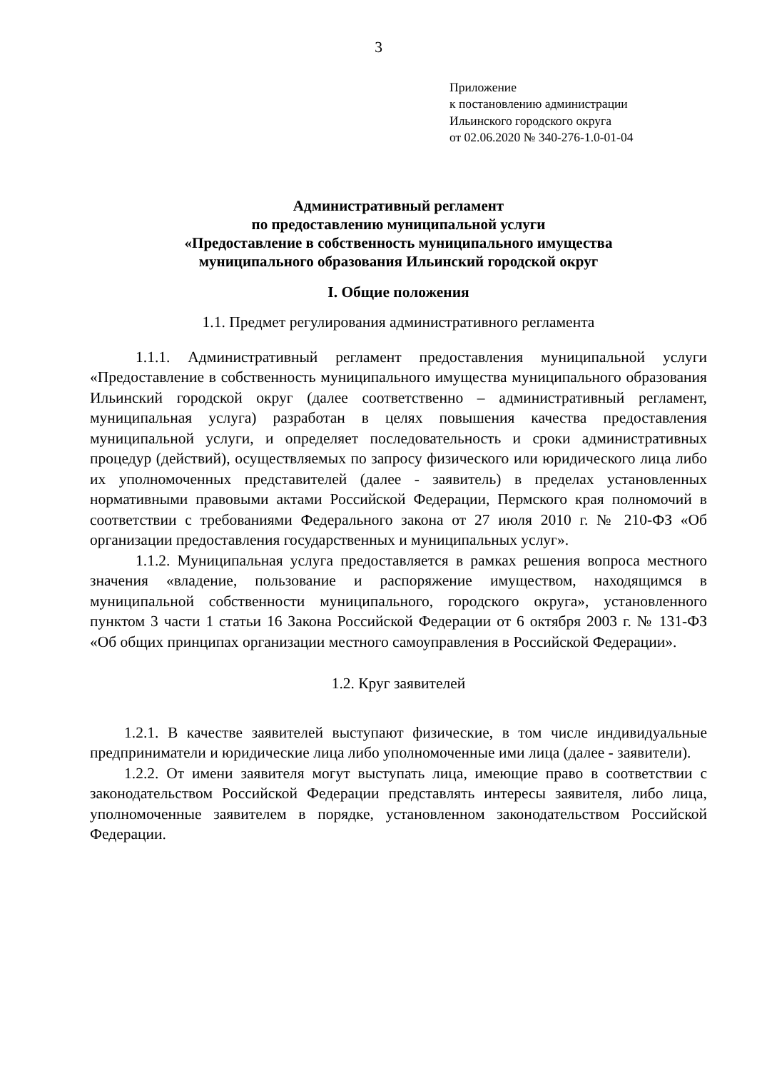3
Приложение
к постановлению администрации
Ильинского городского округа
от 02.06.2020 № 340-276-1.0-01-04
Административный регламент
по предоставлению муниципальной услуги
«Предоставление в собственность муниципального имущества
муниципального образования Ильинский городской округ
I. Общие положения
1.1. Предмет регулирования административного регламента
1.1.1. Административный регламент предоставления муниципальной услуги «Предоставление в собственность муниципального имущества муниципального образования Ильинский городской округ (далее соответственно – административный регламент, муниципальная услуга) разработан в целях повышения качества предоставления муниципальной услуги, и определяет последовательность и сроки административных процедур (действий), осуществляемых по запросу физического или юридического лица либо их уполномоченных представителей (далее - заявитель) в пределах установленных нормативными правовыми актами Российской Федерации, Пермского края полномочий в соответствии с требованиями Федерального закона от 27 июля 2010 г. № 210-ФЗ «Об организации предоставления государственных и муниципальных услуг».
1.1.2. Муниципальная услуга предоставляется в рамках решения вопроса местного значения «владение, пользование и распоряжение имуществом, находящимся в муниципальной собственности муниципального, городского округа», установленного пунктом 3 части 1 статьи 16 Закона Российской Федерации от 6 октября 2003 г. № 131-ФЗ «Об общих принципах организации местного самоуправления в Российской Федерации».
1.2. Круг заявителей
1.2.1. В качестве заявителей выступают физические, в том числе индивидуальные предприниматели и юридические лица либо уполномоченные ими лица (далее - заявители).
1.2.2. От имени заявителя могут выступать лица, имеющие право в соответствии с законодательством Российской Федерации представлять интересы заявителя, либо лица, уполномоченные заявителем в порядке, установленном законодательством Российской Федерации.